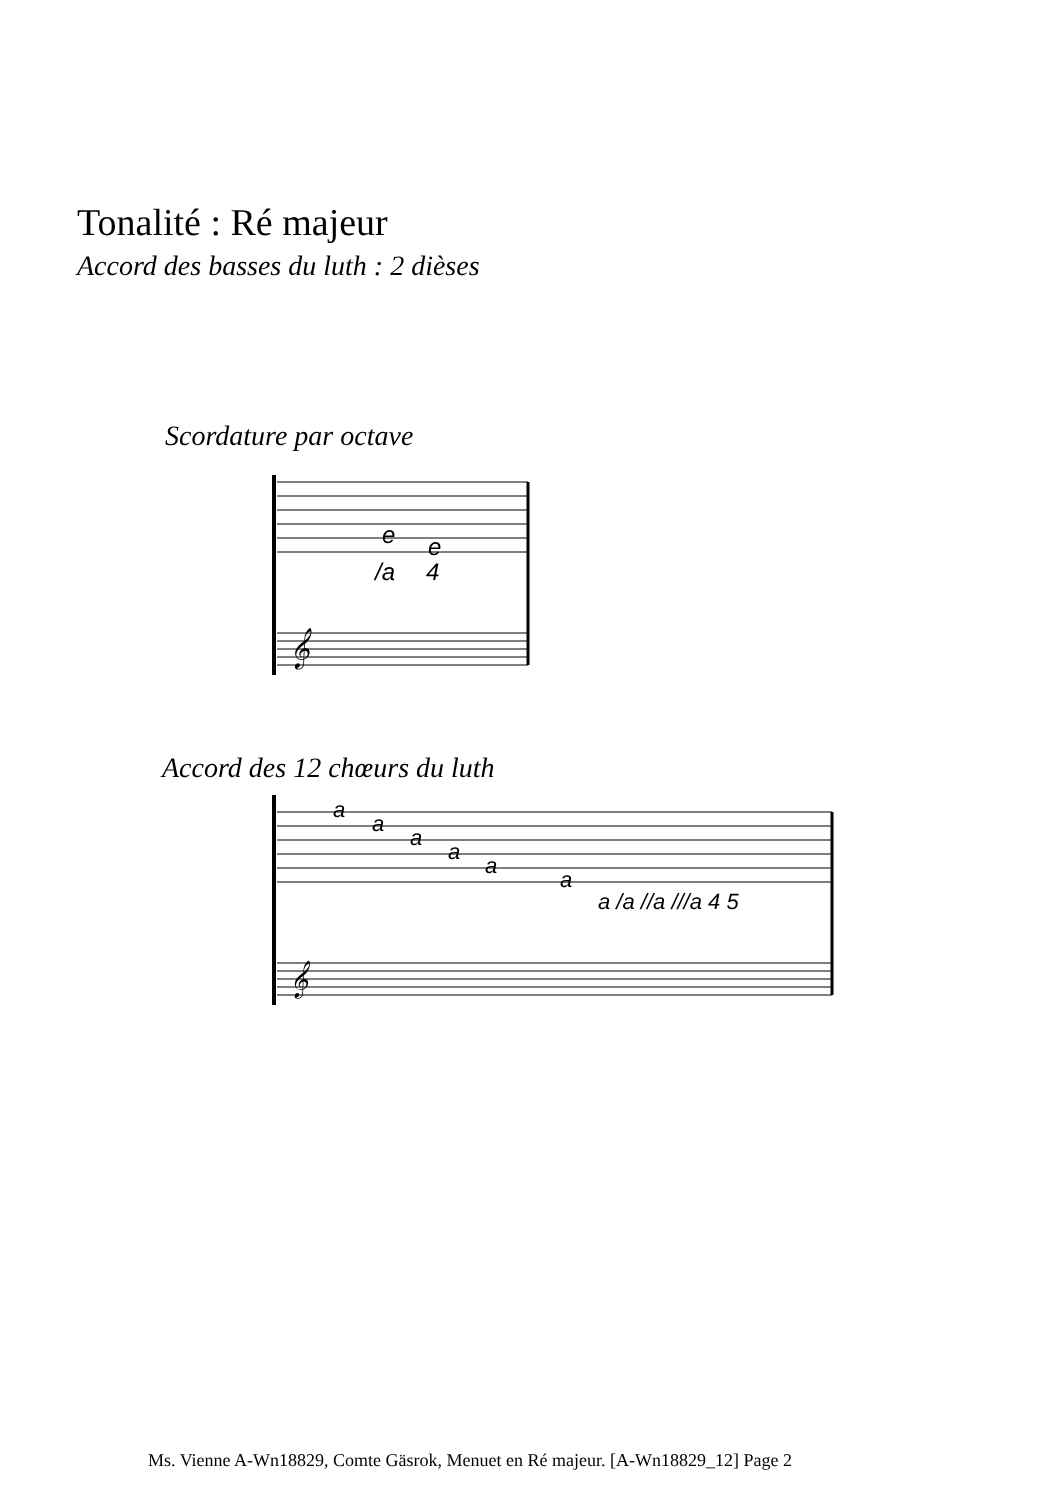Tonalité : Ré majeur
Accord des basses du luth : 2 dièses
Scordature par octave
e
e
/a
4
𝄞
Accord des 12 chœurs du luth
a
a
a
a
a
a
a /a //a ///a 4 5
𝄞
Ms. Vienne A-Wn18829, Comte Gäsrok, Menuet en Ré majeur. [A-Wn18829_12] Page 2